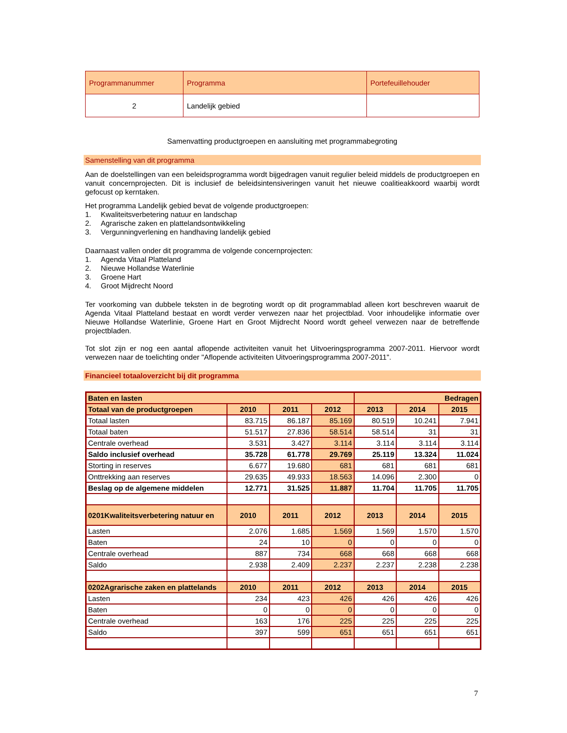| Programmanummer | Programma | Portefeuillehouder |
| 2 | Landelijk gebied | |
Samenvatting productgroepen en aansluiting met programmabegroting
Samenstelling van dit programma
Aan de doelstellingen van een beleidsprogramma wordt bijgedragen vanuit regulier beleid middels de productgroepen en vanuit concernprojecten. Dit is inclusief de beleidsintensiveringen vanuit het nieuwe coalitieakkoord waarbij wordt gefocust op kerntaken.
Het programma Landelijk gebied bevat de volgende productgroepen:
1. Kwaliteitsverbetering natuur en landschap
2. Agrarische zaken en plattelandsontwikkeling
3. Vergunningverlening en handhaving landelijk gebied
Daarnaast vallen onder dit programma de volgende concernprojecten:
1. Agenda Vitaal Platteland
2. Nieuwe Hollandse Waterlinie
3. Groene Hart
4. Groot Mijdrecht Noord
Ter voorkoming van dubbele teksten in de begroting wordt op dit programmablad alleen kort beschreven waaruit de Agenda Vitaal Platteland bestaat en wordt verder verwezen naar het projectblad. Voor inhoudelijke informatie over Nieuwe Hollandse Waterlinie, Groene Hart en Groot Mijdrecht Noord wordt geheel verwezen naar de betreffende projectbladen.
Tot slot zijn er nog een aantal aflopende activiteiten vanuit het Uitvoeringsprogramma 2007-2011. Hiervoor wordt verwezen naar de toelichting onder "Aflopende activiteiten Uitvoeringsprogramma 2007-2011".
Financieel totaaloverzicht bij dit programma
| Baten en lasten | | | | Bedragen | | |
| --- | --- | --- | --- | --- | --- | --- |
| Totaal van de productgroepen | 2010 | 2011 | 2012 | 2013 | 2014 | 2015 |
| Totaal lasten | 83.715 | 86.187 | 85.169 | 80.519 | 10.241 | 7.941 |
| Totaal baten | 51.517 | 27.836 | 58.514 | 58.514 | 31 | 31 |
| Centrale overhead | 3.531 | 3.427 | 3.114 | 3.114 | 3.114 | 3.114 |
| Saldo inclusief overhead | 35.728 | 61.778 | 29.769 | 25.119 | 13.324 | 11.024 |
| Storting in reserves | 6.677 | 19.680 | 681 | 681 | 681 | 681 |
| Onttrekking aan reserves | 29.635 | 49.933 | 18.563 | 14.096 | 2.300 | 0 |
| Beslag op de algemene middelen | 12.771 | 31.525 | 11.887 | 11.704 | 11.705 | 11.705 |
| 0201Kwaliteitsverbetering natuur en | 2010 | 2011 | 2012 | 2013 | 2014 | 2015 |
| Lasten | 2.076 | 1.685 | 1.569 | 1.569 | 1.570 | 1.570 |
| Baten | 24 | 10 | 0 | 0 | 0 | 0 |
| Centrale overhead | 887 | 734 | 668 | 668 | 668 | 668 |
| Saldo | 2.938 | 2.409 | 2.237 | 2.237 | 2.238 | 2.238 |
| 0202Agrarische zaken en plattelands | 2010 | 2011 | 2012 | 2013 | 2014 | 2015 |
| Lasten | 234 | 423 | 426 | 426 | 426 | 426 |
| Baten | 0 | 0 | 0 | 0 | 0 | 0 |
| Centrale overhead | 163 | 176 | 225 | 225 | 225 | 225 |
| Saldo | 397 | 599 | 651 | 651 | 651 | 651 |
7